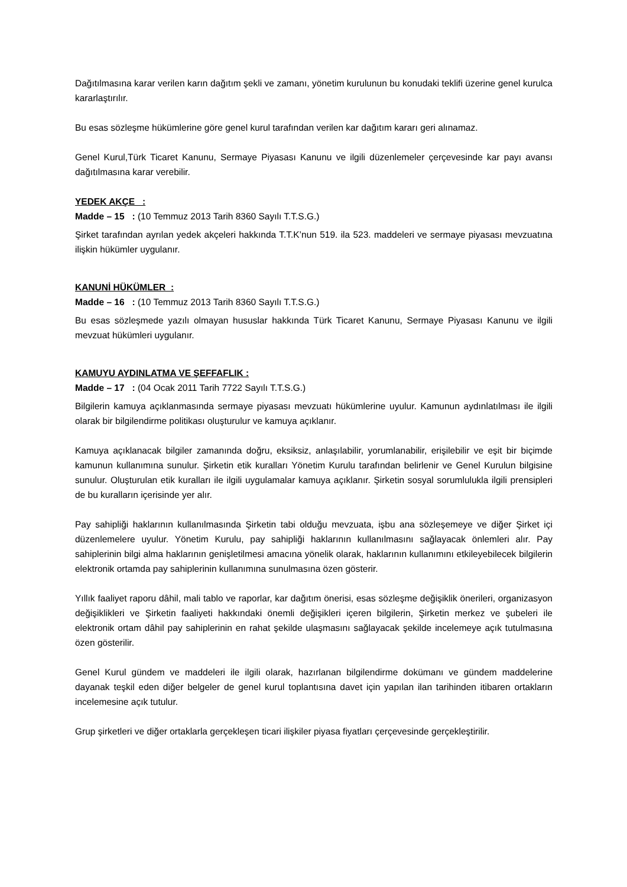Dağıtılmasına karar verilen karın dağıtım şekli ve zamanı, yönetim kurulunun bu konudaki teklifi üzerine genel kurulca kararlaştırılır.
Bu esas sözleşme hükümlerine göre genel kurul tarafından verilen kar dağıtım kararı geri alınamaz.
Genel Kurul,Türk Ticaret Kanunu, Sermaye Piyasası Kanunu ve ilgili düzenlemeler çerçevesinde kar payı avansı dağıtılmasına karar verebilir.
YEDEK AKÇE :
Madde – 15 : (10 Temmuz 2013 Tarih 8360 Sayılı T.T.S.G.)
Şirket tarafından ayrılan yedek akçeleri hakkında T.T.K’nun 519. ila 523. maddeleri ve sermaye piyasası mevzuatına ilişkin hükümler uygulanır.
KANUNİ HÜKÜMLER :
Madde – 16 : (10 Temmuz 2013 Tarih 8360 Sayılı T.T.S.G.)
Bu esas sözleşmede yazılı olmayan hususlar hakkında Türk Ticaret Kanunu, Sermaye Piyasası Kanunu ve ilgili mevzuat hükümleri uygulanır.
KAMUYU AYDINLATMA VE ŞEFFAFLIK :
Madde – 17 : (04 Ocak 2011 Tarih 7722 Sayılı T.T.S.G.)
Bilgilerin kamuya açıklanmasında sermaye piyasası mevzuatı hükümlerine uyulur. Kamunun aydınlatılması ile ilgili olarak bir bilgilendirme politikası oluşturulur ve kamuya açıklanır.
Kamuya açıklanacak bilgiler zamanında doğru, eksiksiz, anlaşılabilir, yorumlanabilir, erişilebilir ve eşit bir biçimde kamunun kullanımına sunulur. Şirketin etik kuralları Yönetim Kurulu tarafından belirlenir ve Genel Kurulun bilgisine sunulur. Oluşturulan etik kuralları ile ilgili uygulamalar kamuya açıklanır. Şirketin sosyal sorumlulukla ilgili prensipleri de bu kuralların içerisinde yer alır.
Pay sahipliği haklarının kullanılmasında Şirketin tabi olduğu mevzuata, işbu ana sözleşemeye ve diğer Şirket içi düzenlemelere uyulur. Yönetim Kurulu, pay sahipliği haklarının kullanılmasını sağlayacak önlemleri alır. Pay sahiplerinin bilgi alma haklarının genişletilmesi amacına yönelik olarak, haklarının kullanımını etkileyebilecek bilgilerin elektronik ortamda pay sahiplerinin kullanımına sunulmasına özen gösterir.
Yıllık faaliyet raporu dâhil, mali tablo ve raporlar, kar dağıtım önerisi, esas sözleşme değişiklik önerileri, organizasyon değişiklikleri ve Şirketin faaliyeti hakkındaki önemli değişikleri içeren bilgilerin, Şirketin merkez ve şubeleri ile elektronik ortam dâhil pay sahiplerinin en rahat şekilde ulaşmasını sağlayacak şekilde incelemeye açık tutulmasına özen gösterilir.
Genel Kurul gündem ve maddeleri ile ilgili olarak, hazırlanan bilgilendirme dokümanı ve gündem maddelerine dayanak teşkil eden diğer belgeler de genel kurul toplantısına davet için yapılan ilan tarihinden itibaren ortakların incelemesine açık tutulur.
Grup şirketleri ve diğer ortaklarla gerçekleşen ticari ilişkiler piyasa fiyatları çerçevesinde gerçekleştirilir.